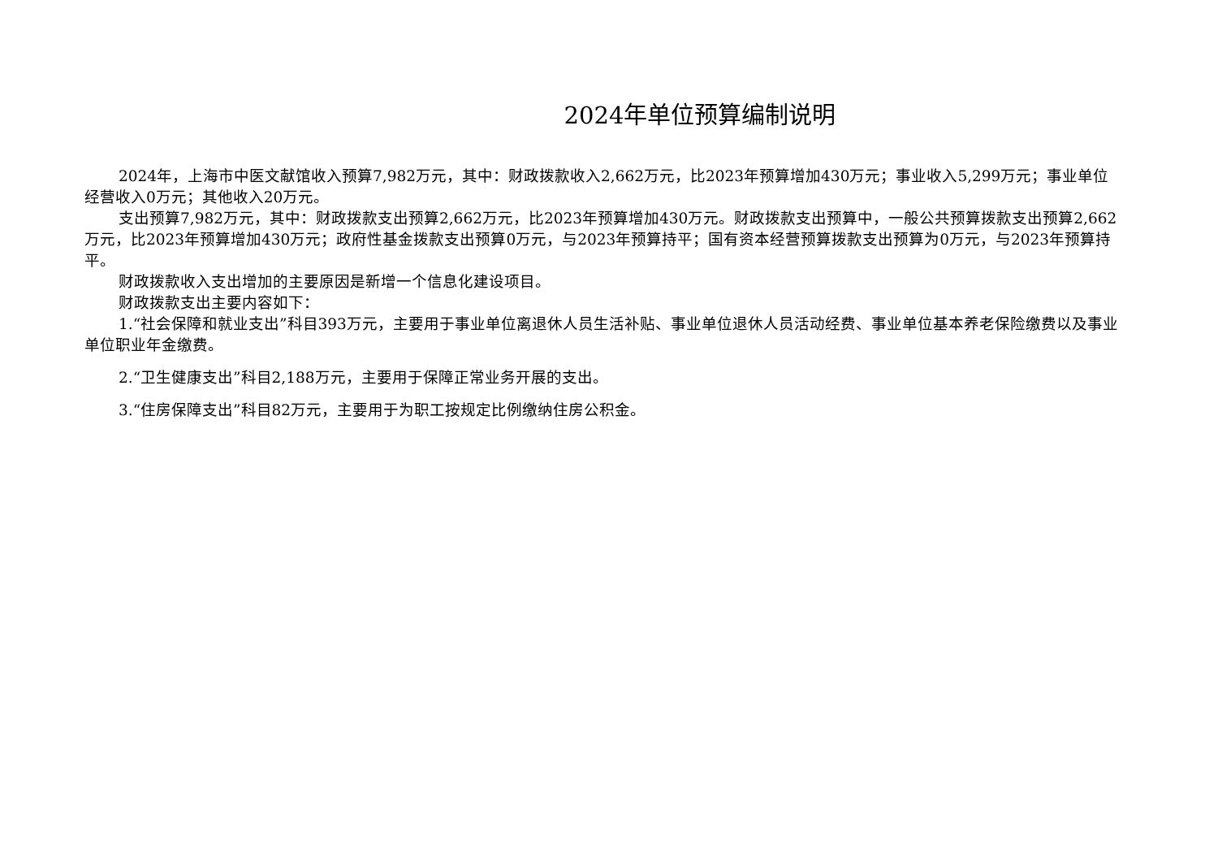2024年单位预算编制说明
2024年，上海市中医文献馆收入预算7,982万元，其中：财政拨款收入2,662万元，比2023年预算增加430万元；事业收入5,299万元；事业单位经营收入0万元；其他收入20万元。
支出预算7,982万元，其中：财政拨款支出预算2,662万元，比2023年预算增加430万元。财政拨款支出预算中，一般公共预算拨款支出预算2,662万元，比2023年预算增加430万元；政府性基金拨款支出预算0万元，与2023年预算持平；国有资本经营预算拨款支出预算为0万元，与2023年预算持平。
财政拨款收入支出增加的主要原因是新增一个信息化建设项目。
财政拨款支出主要内容如下：
1.“社会保障和就业支出”科目393万元，主要用于事业单位离退休人员生活补贴、事业单位退休人员活动经费、事业单位基本养老保险缴费以及事业单位职业年金缴费。
2.“卫生健康支出”科目2,188万元，主要用于保障正常业务开展的支出。
3.“住房保障支出”科目82万元，主要用于为职工按规定比例缴纳住房公积金。